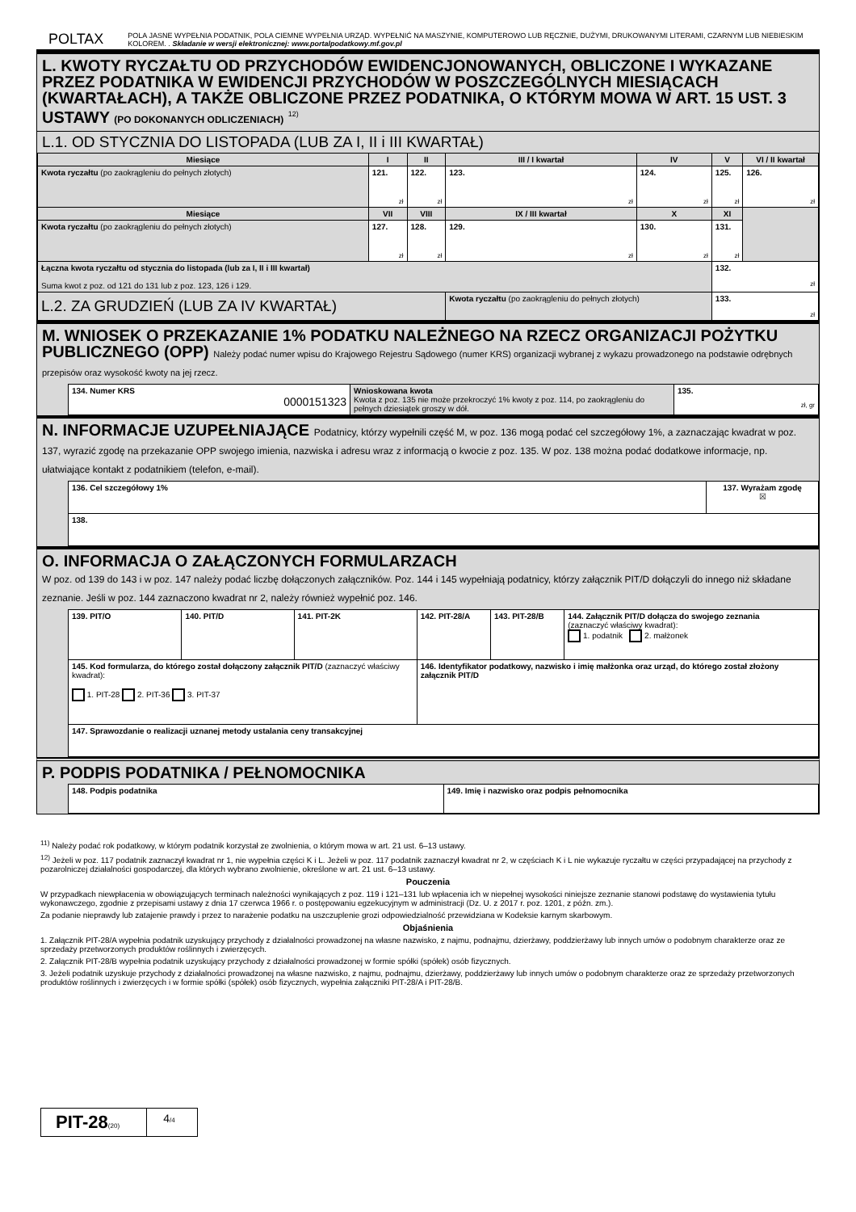POLTAX POLA JASNE WYPEŁNIA PODATNIK, POLA CIEMNE WYPEŁNIA URZĄD. WYPEŁNIĆ NA MASZYNIE, KOMPUTEROWO LUB RĘCZNIE, DUŻYMI, DRUKOWANYMI LITERAMI, CZARNYM LUB NIEBIESKIM KOLOREM. . Składanie w wersji elektronicznej: www.portalpodatkowy.mf.gov.pl
L. KWOTY RYCZAŁTU OD PRZYCHODÓW EWIDENCJONOWANYCH, OBLICZONE I WYKAZANE PRZEZ PODATNIKA W EWIDENCJI PRZYCHODÓW W POSZCZEGÓLNYCH MIESIĄCACH (KWARTAŁACH), A TAKŻE OBLICZONE PRZEZ PODATNIKA, O KTÓRYM MOWA W ART. 15 UST. 3 USTAWY (PO DOKONANYCH ODLICZENIACH) <sup>12)</sup>
L.1. OD STYCZNIA DO LISTOPADA (LUB ZA I, II i III KWARTAŁ)
| Miesiące | I | II | III / I kwartał | IV | V | VI / II kwartał |
| --- | --- | --- | --- | --- | --- | --- |
| Kwota ryczałtu (po zaokrągleniu do pełnych złotych) | 121. zł | 122. zł | 123. zł | 124. zł | 125. zł | 126. zł |
| Miesiące | VII | VIII | IX / III kwartał | X | XI | |
| Kwota ryczałtu (po zaokrągleniu do pełnych złotych) | 127. zł | 128. zł | 129. zł | 130. zł | 131. zł | |
| Łączna kwota ryczałtu od stycznia do listopada (lub za I, II i III kwartał) Suma kwot z poz. od 121 do 131 lub z poz. 123, 126 i 129. | | | | | 132. zł | |
| L.2. ZA GRUDZIEŃ (LUB ZA IV KWARTAŁ) | | | Kwota ryczałtu (po zaokrągleniu do pełnych złotych) | | 133. zł | |
M. WNIOSEK O PRZEKAZANIE 1% PODATKU NALEŻNEGO NA RZECZ ORGANIZACJI POŻYTKU PUBLICZNEGO (OPP) Należy podać numer wpisu do Krajowego Rejestru Sądowego (numer KRS) organizacji wybranej z wykazu prowadzonego na podstawie odrębnych przepisów oraz wysokość kwoty na jej rzecz.
| 134. Numer KRS 0000151323 | Wnioskowana kwota Kwota z poz. 135 nie może przekroczyć 1% kwoty z poz. 114, po zaokrągleniu do pełnych dziesiątek groszy w dół. | 135. zł, gr |
N. INFORMACJE UZUPEŁNIAJĄCE Podatnicy, którzy wypełnili część M, w poz. 136 mogą podać cel szczegółowy 1%, a zaznaczając kwadrat w poz. 137, wyrazić zgodę na przekazanie OPP swojego imienia, nazwiska i adresu wraz z informacją o kwocie z poz. 135. W poz. 138 można podać dodatkowe informacje, np. ułatwiające kontakt z podatnikiem (telefon, e-mail).
| 136. Cel szczegółowy 1% | 137. Wyrażam zgodę ☒ |
| 138. | |
O. INFORMACJA O ZAŁĄCZONYCH FORMULARZACH
W poz. od 139 do 143 i w poz. 147 należy podać liczbę dołączonych załączników. Poz. 144 i 145 wypełniają podatnicy, którzy załącznik PIT/D dołączyli do innego niż składane zeznanie. Jeśli w poz. 144 zaznaczono kwadrat nr 2, należy również wypełnić poz. 146.
| 139. PIT/O | 140. PIT/D | 141. PIT-2K | 142. PIT-28/A | 143. PIT-28/B | 144. Załącznik PIT/D dołącza do swojego zeznania (zaznaczyć właściwy kwadrat): 1. podatnik 2. małżonek |
| 145. Kod formularza, do którego został dołączony załącznik PIT/D (zaznaczyć właściwy kwadrat): 1. PIT-28 2. PIT-36 3. PIT-37 | | | 146. Identyfikator podatkowy, nazwisko i imię małżonka oraz urząd, do którego został złożony załącznik PIT/D | | |
| 147. Sprawozdanie o realizacji uznanej metody ustalania ceny transakcyjnej | | | | | |
P. PODPIS PODATNIKA / PEŁNOMOCNIKA
| 148. Podpis podatnika | 149. Imię i nazwisko oraz podpis pełnomocnika |
<sup>11)</sup> Należy podać rok podatkowy, w którym podatnik korzystał ze zwolnienia, o którym mowa w art. 21 ust. 6–13 ustawy.
<sup>12)</sup> Jeżeli w poz. 117 podatnik zaznaczył kwadrat nr 1, nie wypełnia części K i L. Jeżeli w poz. 117 podatnik zaznaczył kwadrat nr 2, w częściach K i L nie wykazuje ryczałtu w części przypadającej na przychody z pozarolniczej działalności gospodarczej, dla których wybrano zwolnienie, określone w art. 21 ust. 6–13 ustawy.
Pouczenia
W przypadkach niewpłacenia w obowiązujących terminach należności wynikających z poz. 119 i 121–131 lub wpłacenia ich w niepełnej wysokości niniejsze zeznanie stanowi podstawę do wystawienia tytułu wykonawczego, zgodnie z przepisami ustawy z dnia 17 czerwca 1966 r. o postępowaniu egzekucyjnym w administracji (Dz. U. z 2017 r. poz. 1201, z późn. zm.).
Za podanie nieprawdy lub zatajenie prawdy i przez to narażenie podatku na uszczuplenie grozi odpowiedzialność przewidziana w Kodeksie karnym skarbowym.
Objaśnienia
1. Załącznik PIT-28/A wypełnia podatnik uzyskujący przychody z działalności prowadzonej na własne nazwisko, z najmu, podnajmu, dzierżawy, poddzierżawy lub innych umów o podobnym charakterze oraz ze sprzedaży przetworzonych produktów roślinnych i zwierzęcych.
2. Załącznik PIT-28/B wypełnia podatnik uzyskujący przychody z działalności prowadzonej w formie spółki (spółek) osób fizycznych.
3. Jeżeli podatnik uzyskuje przychody z działalności prowadzonej na własne nazwisko, z najmu, podnajmu, dzierżawy, poddzierżawy lub innych umów o podobnym charakterze oraz ze sprzedaży przetworzonych produktów roślinnych i zwierzęcych i w formie spółki (spółek) osób fizycznych, wypełnia załączniki PIT-28/A i PIT-28/B.
| PIT-28 (20) | 4 /4 |